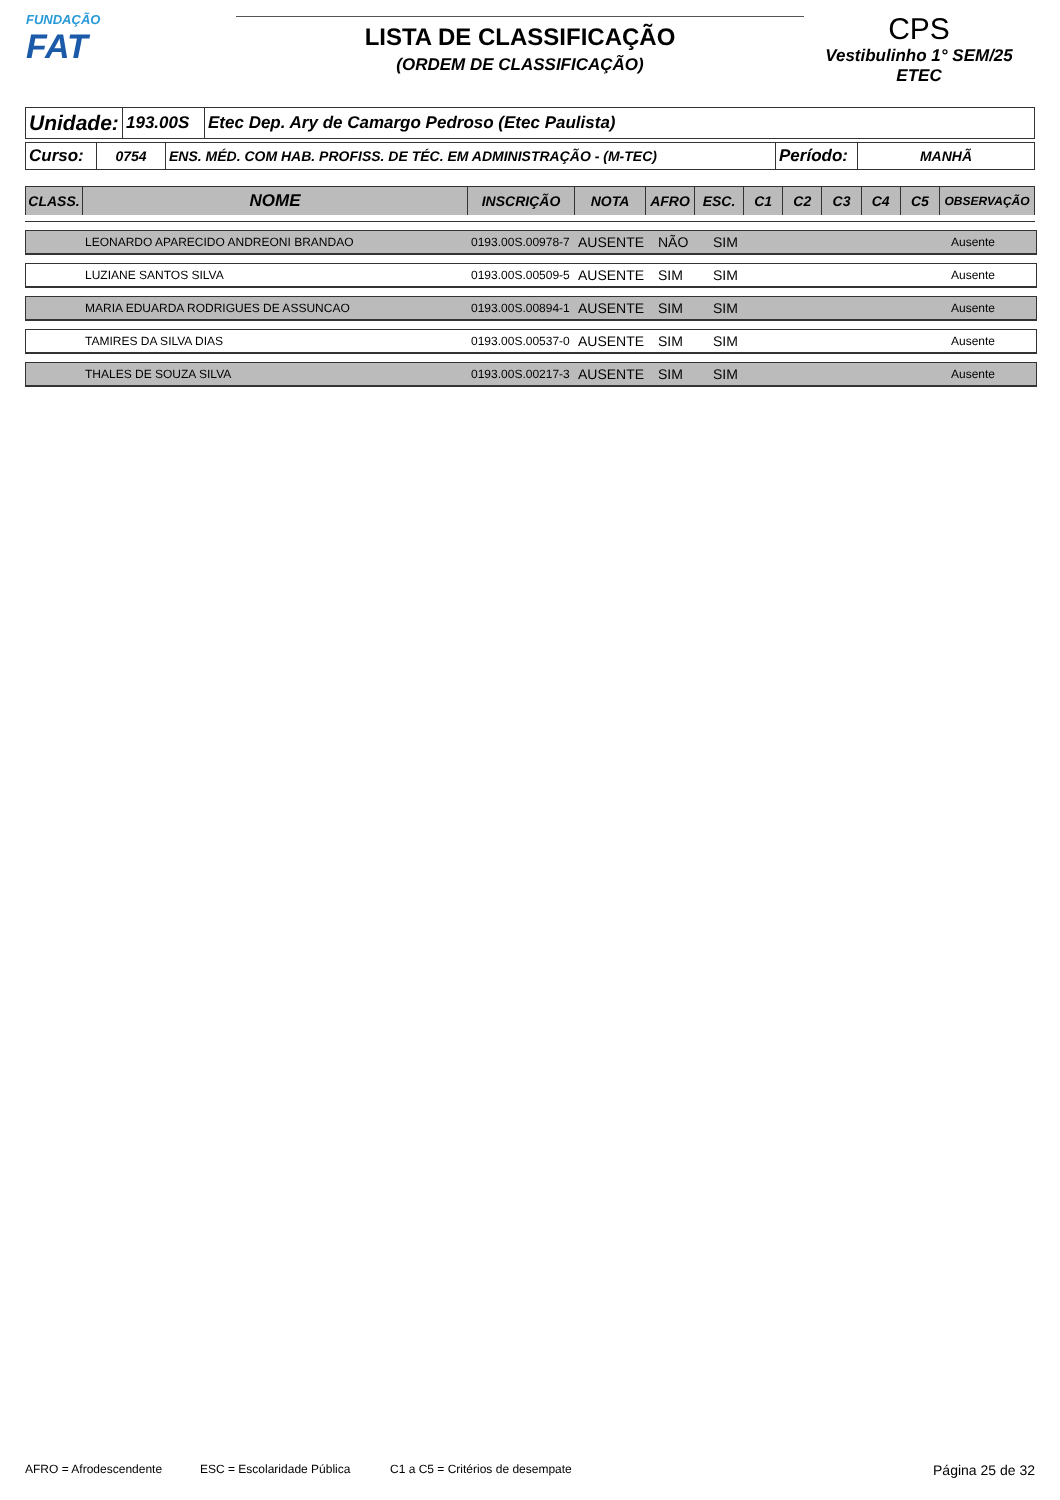FUNDAÇÃO
FAT
LISTA DE CLASSIFICAÇÃO
(ORDEM DE CLASSIFICAÇÃO)
CPS
Vestibulinho 1° SEM/25
ETEC
| Unidade: | 193.00S | Etec Dep. Ary de Camargo Pedroso (Etec Paulista) |
| Curso: | 0754 | ENS. MÉD. COM HAB. PROFISS. DE TÉC. EM ADMINISTRAÇÃO - (M-TEC) | Período: | MANHÃ |
| CLASS. | NOME | INSCRIÇÃO | NOTA | AFRO | ESC. | C1 | C2 | C3 | C4 | C5 | OBSERVAÇÃO |
| --- | --- | --- | --- | --- | --- | --- | --- | --- | --- | --- | --- |
LEONARDO APARECIDO ANDREONI BRANDAO 0193.00S.00978-7 AUSENTE NÃO SIM Ausente
LUZIANE SANTOS SILVA 0193.00S.00509-5 AUSENTE SIM SIM Ausente
MARIA EDUARDA RODRIGUES DE ASSUNCAO 0193.00S.00894-1 AUSENTE SIM SIM Ausente
TAMIRES DA SILVA DIAS 0193.00S.00537-0 AUSENTE SIM SIM Ausente
THALES DE SOUZA SILVA 0193.00S.00217-3 AUSENTE SIM SIM Ausente
AFRO = Afrodescendente ESC = Escolaridade Pública C1 a C5 = Critérios de desempate Página 25 de 32